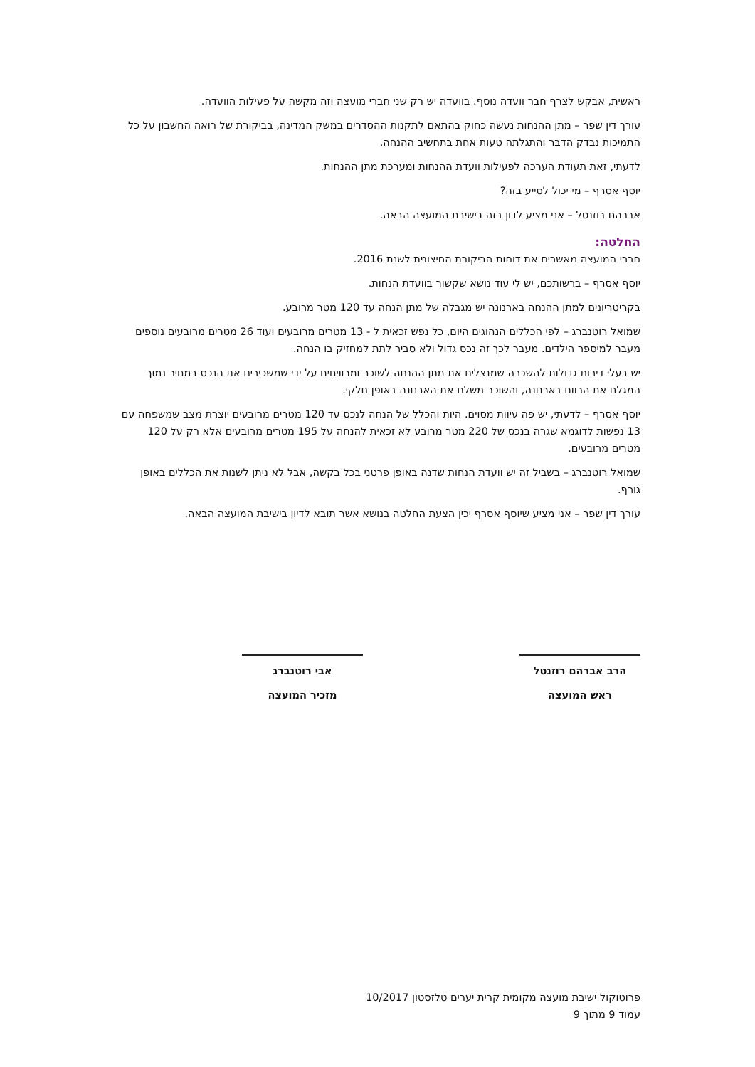ראשית, אבקש לצרף חבר וועדה נוסף. בוועדה יש רק שני חברי מועצה וזה מקשה על פעילות הוועדה.
עורך דין שפר – מתן ההנחות נעשה כחוק בהתאם לתקנות ההסדרים במשק המדינה, בביקורת של רואה החשבון על כל התמיכות נבדק הדבר והתגלתה טעות אחת בתחשיב ההנחה.
לדעתי, זאת תעודת הערכה לפעילות וועדת ההנחות ומערכת מתן ההנחות.
יוסף אסרף – מי יכול לסייע בזה?
אברהם רוזנטל – אני מציע לדון בזה בישיבת המועצה הבאה.
החלטה:
חברי המועצה מאשרים את דוחות הביקורת החיצונית לשנת 2016.
יוסף אסרף – ברשותכם, יש לי עוד נושא שקשור בוועדת הנחות.
בקריטריונים למתן ההנחה בארנונה יש מגבלה של מתן הנחה עד 120 מטר מרובע.
שמואל רוטנברג – לפי הכללים הנהוגים היום, כל נפש זכאית ל - 13 מטרים מרובעים ועוד 26 מטרים מרובעים נוספים מעבר למיספר הילדים. מעבר לכך זה נכס גדול ולא סביר לתת למחזיק בו הנחה.
יש בעלי דירות גדולות להשכרה שמנצלים את מתן ההנחה לשוכר ומרוויחים על ידי שמשכירים את הנכס במחיר נמוך המגלם את הרווח בארנונה, והשוכר משלם את הארנונה באופן חלקי.
יוסף אסרף – לדעתי, יש פה עיוות מסוים. היות והכלל של הנחה לנכס עד 120 מטרים מרובעים יוצרת מצב שמשפחה עם 13 נפשות לדוגמא שגרה בנכס של 220 מטר מרובע לא זכאית להנחה על 195 מטרים מרובעים אלא רק על 120 מטרים מרובעים.
שמואל רוטנברג – בשביל זה יש וועדת הנחות שדנה באופן פרטני בכל בקשה, אבל לא ניתן לשנות את הכללים באופן גורף.
עורך דין שפר – אני מציע שיוסף אסרף יכין הצעת החלטה בנושא אשר תובא לדיון בישיבת המועצה הבאה.
הרב אברהם רוזנטל
ראש המועצה
אבי רוטנברג
מזכיר המועצה
פרוטוקול ישיבת מועצה מקומית קרית יערים טלזסטון 10/2017
עמוד 9 מתוך 9